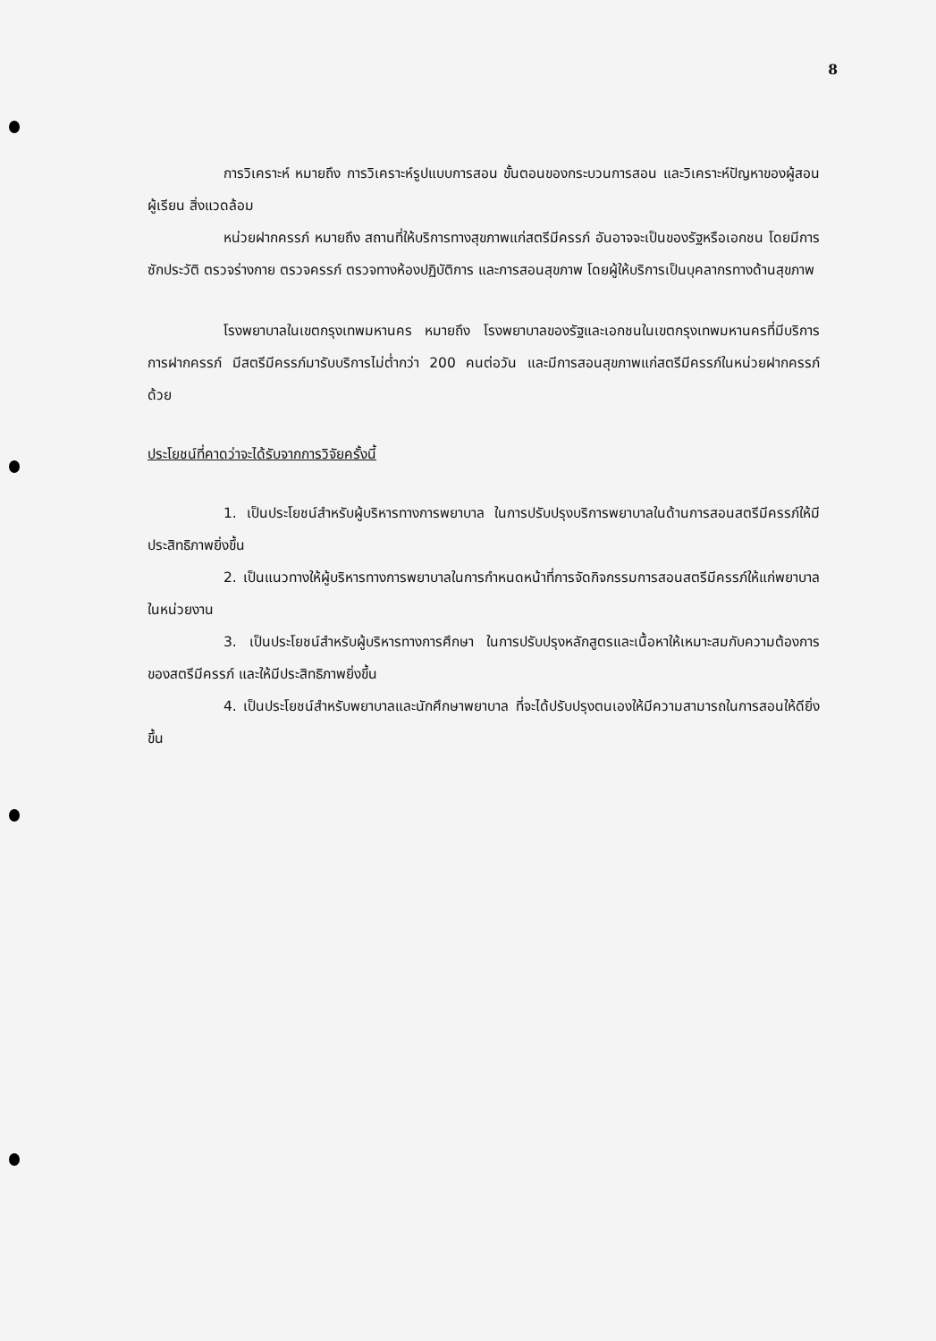8
การวิเคราะห์ หมายถึง การวิเคราะห์รูปแบบการสอน ขั้นตอนของกระบวนการสอน และวิเคราะห์ปัญหาของผู้สอน ผู้เรียน สิ่งแวดล้อม
หน่วยฝากครรภ์ หมายถึง สถานที่ให้บริการทางสุขภาพแก่สตรีมีครรภ์ อันอาจจะเป็นของรัฐหรือเอกชน โดยมีการซักประวัติ ตรวจร่างกาย ตรวจครรภ์ ตรวจทางห้องปฏิบัติการ และการสอนสุขภาพ โดยผู้ให้บริการเป็นบุคลากรทางด้านสุขภาพ
โรงพยาบาลในเขตกรุงเทพมหานคร หมายถึง โรงพยาบาลของรัฐและเอกชนในเขตกรุงเทพมหานครที่มีบริการการฝากครรภ์ มีสตรีมีครรภ์มารับบริการไม่ต่ำกว่า 200 คนต่อวัน และมีการสอนสุขภาพแก่สตรีมีครรภ์ในหน่วยฝากครรภ์ด้วย
ประโยชน์ที่คาดว่าจะได้รับจากการวิจัยครั้งนี้
1. เป็นประโยชน์สำหรับผู้บริหารทางการพยาบาล ในการปรับปรุงบริการพยาบาลในด้านการสอนสตรีมีครรภ์ให้มีประสิทธิภาพยิ่งขึ้น
2. เป็นแนวทางให้ผู้บริหารทางการพยาบาลในการกำหนดหน้าที่การจัดกิจกรรมการสอนสตรีมีครรภ์ให้แก่พยาบาลในหน่วยงาน
3. เป็นประโยชน์สำหรับผู้บริหารทางการศึกษา ในการปรับปรุงหลักสูตรและเนื้อหาให้เหมาะสมกับความต้องการของสตรีมีครรภ์ และให้มีประสิทธิภาพยิ่งขึ้น
4. เป็นประโยชน์สำหรับพยาบาลและนักศึกษาพยาบาล ที่จะได้ปรับปรุงตนเองให้มีความสามารถในการสอนให้ดียิ่งขึ้น